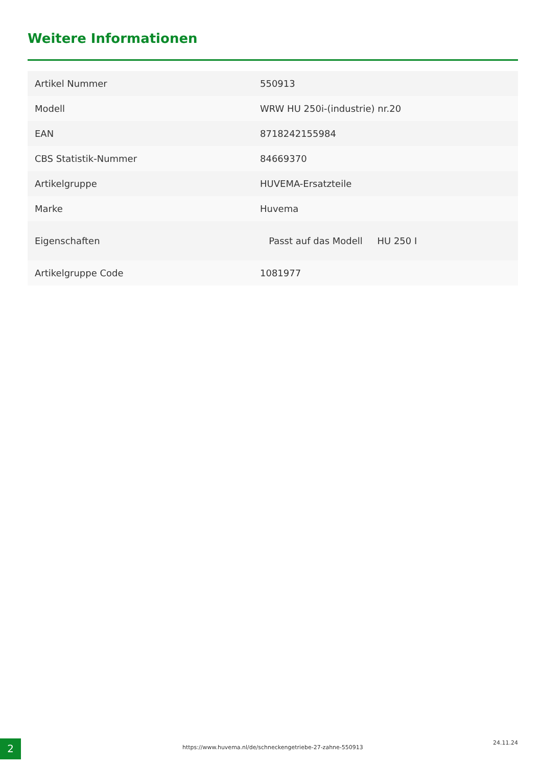Weitere Informationen
| Artikel Nummer | 550913 |
| Modell | WRW HU 250i-(industrie) nr.20 |
| EAN | 8718242155984 |
| CBS Statistik-Nummer | 84669370 |
| Artikelgruppe | HUVEMA-Ersatzteile |
| Marke | Huvema |
| Eigenschaften | Passt auf das Modell HU 250 I |
| Artikelgruppe Code | 1081977 |
2
https://www.huvema.nl/de/schneckengetriebe-27-zahne-550913
24.11.24